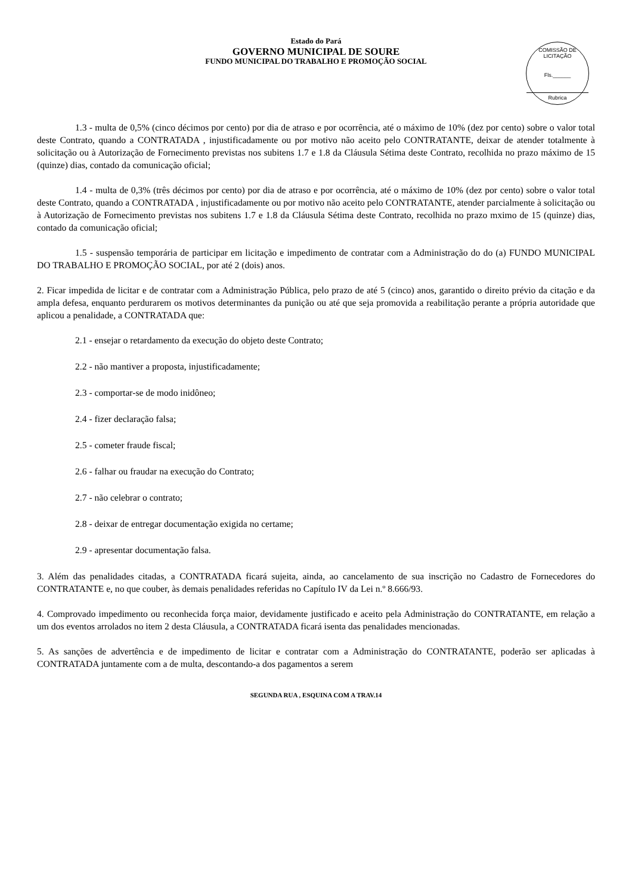Estado do Pará
GOVERNO MUNICIPAL DE SOURE
FUNDO MUNICIPAL DO TRABALHO E PROMOÇÃO SOCIAL
COMISSÃO DE LICITAÇÃO
Fls.______
Rubrica
1.3 - multa de 0,5% (cinco décimos por cento) por dia de atraso e por ocorrência, até o máximo de 10% (dez por cento) sobre o valor total deste Contrato, quando a CONTRATADA , injustificadamente ou por motivo não aceito pelo CONTRATANTE, deixar de atender totalmente à solicitação ou à Autorização de Fornecimento previstas nos subitens 1.7 e 1.8 da Cláusula Sétima deste Contrato, recolhida no prazo máximo de 15 (quinze) dias, contado da comunicação oficial;
1.4 - multa de 0,3% (três décimos por cento) por dia de atraso e por ocorrência, até o máximo de 10% (dez por cento) sobre o valor total deste Contrato, quando a CONTRATADA , injustificadamente ou por motivo não aceito pelo CONTRATANTE, atender parcialmente à solicitação ou à Autorização de Fornecimento previstas nos subitens 1.7 e 1.8 da Cláusula Sétima deste Contrato, recolhida no prazo mximo de 15 (quinze) dias, contado da comunicação oficial;
1.5 - suspensão temporária de participar em licitação e impedimento de contratar com a Administração do do (a) FUNDO MUNICIPAL DO TRABALHO E PROMOÇÃO SOCIAL, por até 2 (dois) anos.
2. Ficar impedida de licitar e de contratar com a Administração Pública, pelo prazo de até 5 (cinco) anos, garantido o direito prévio da citação e da ampla defesa, enquanto perdurarem os motivos determinantes da punição ou até que seja promovida a reabilitação perante a própria autoridade que aplicou a penalidade, a CONTRATADA que:
2.1 - ensejar o retardamento da execução do objeto deste Contrato;
2.2 - não mantiver a proposta, injustificadamente;
2.3 - comportar-se de modo inidôneo;
2.4 - fizer declaração falsa;
2.5 - cometer fraude fiscal;
2.6 - falhar ou fraudar na execução do Contrato;
2.7 - não celebrar o contrato;
2.8 - deixar de entregar documentação exigida no certame;
2.9 - apresentar documentação falsa.
3. Além das penalidades citadas, a CONTRATADA ficará sujeita, ainda, ao cancelamento de sua inscrição no Cadastro de Fornecedores do CONTRATANTE e, no que couber, às demais penalidades referidas no Capítulo IV da Lei n.º 8.666/93.
4. Comprovado impedimento ou reconhecida força maior, devidamente justificado e aceito pela Administração do CONTRATANTE, em relação a um dos eventos arrolados no item 2 desta Cláusula, a CONTRATADA ficará isenta das penalidades mencionadas.
5. As sanções de advertência e de impedimento de licitar e contratar com a Administração do CONTRATANTE, poderão ser aplicadas à CONTRATADA juntamente com a de multa, descontando-a dos pagamentos a serem
SEGUNDA RUA , ESQUINA COM A TRAV.14